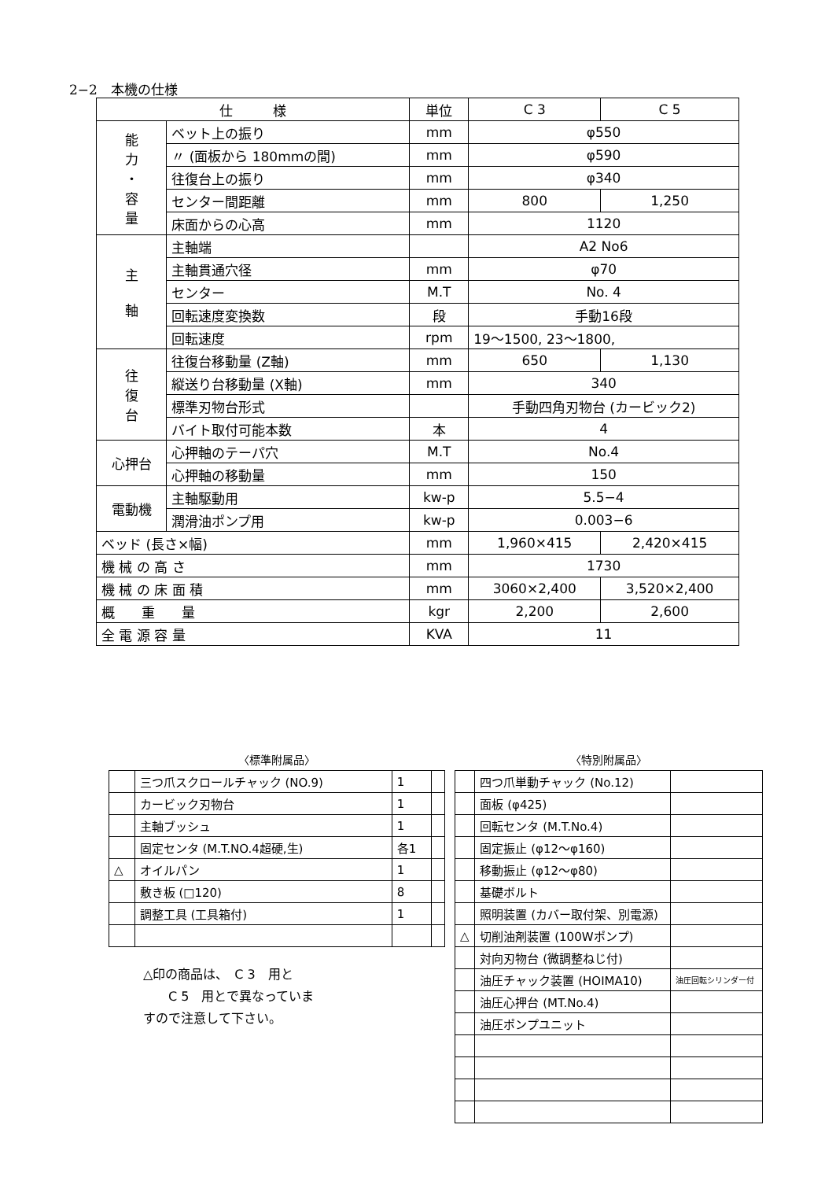2−2　本機の仕様
| 仕 様 | | 単位 | C 3 | C 5 |
| --- | --- | --- | --- | --- |
| 能 力 ・ 容 量 | ベット上の振り | mm | φ550 | |
| | 〃 (面板から 180mmの間) | mm | φ590 | |
| | 往復台上の振り | mm | φ340 | |
| | センター間距離 | mm | 800 | 1,250 |
| | 床面からの心高 | mm | 1120 | |
| 主 軸 | 主軸端 | | A2 No6 | |
| | 主軸貫通穴径 | mm | φ70 | |
| | センター | M.T | No. 4 | |
| | 回転速度変換数 | 段 | 手動16段 | |
| | 回転速度 | rpm | 19〜1500, 23〜1800, | |
| 往 復 台 | 往復台移動量 (Z軸) | mm | 650 | 1,130 |
| | 縦送り台移動量 (X軸) | mm | 340 | |
| | 標準刃物台形式 | | 手動四角刃物台 (カービック2) | |
| | バイト取付可能本数 | 本 | 4 | |
| 心押台 | 心押軸のテーパ穴 | M.T | No.4 | |
| | 心押軸の移動量 | mm | 150 | |
| 電動機 | 主軸駆動用 | kw-p | 5.5−4 | |
| | 潤滑油ポンプ用 | kw-p | 0.003−6 | |
| ベッド (長さ×幅) | | mm | 1,960×415 | 2,420×415 |
| 機 械 の 高 さ | | mm | 1730 | |
| 機 械 の 床 面 積 | | mm | 3060×2,400 | 3,520×2,400 |
| 概 重 量 | | kgr | 2,200 | 2,600 |
| 全 電 源 容 量 | | KVA | 11 | |
〈標準附属品〉
| | 三つ爪スクロールチャック (NO.9) | 1 | |
| | カービック刃物台 | 1 | |
| | 主軸ブッシュ | 1 | |
| | 固定センタ (M.T.NO.4超硬,生) | 各1 | |
| △ | オイルパン | 1 | |
| | 敷き板 (□120) | 8 | |
| | 調整工具 (工具箱付) | 1 | |
〈特別附属品〉
| | 四つ爪単動チャック (No.12) | |
| | 面板 (φ425) | |
| | 回転センタ (M.T.No.4) | |
| | 固定振止 (φ12〜φ160) | |
| | 移動振止 (φ12〜φ80) | |
| | 基礎ボルト | |
| | 照明装置 (カバー取付架、別電源) | |
| △ | 切削油剤装置 (100Wポンプ) | |
| | 対向刃物台 (微調整ねじ付) | |
| | 油圧チャック装置 (HOIMA10) | 油圧回転シリンダー付 |
| | 油圧心押台 (MT.No.4) | |
| | 油圧ポンプユニット | |
△印の商品は、　C 3　用と
　　C 5　用とで異なっていま
すので注意して下さい。